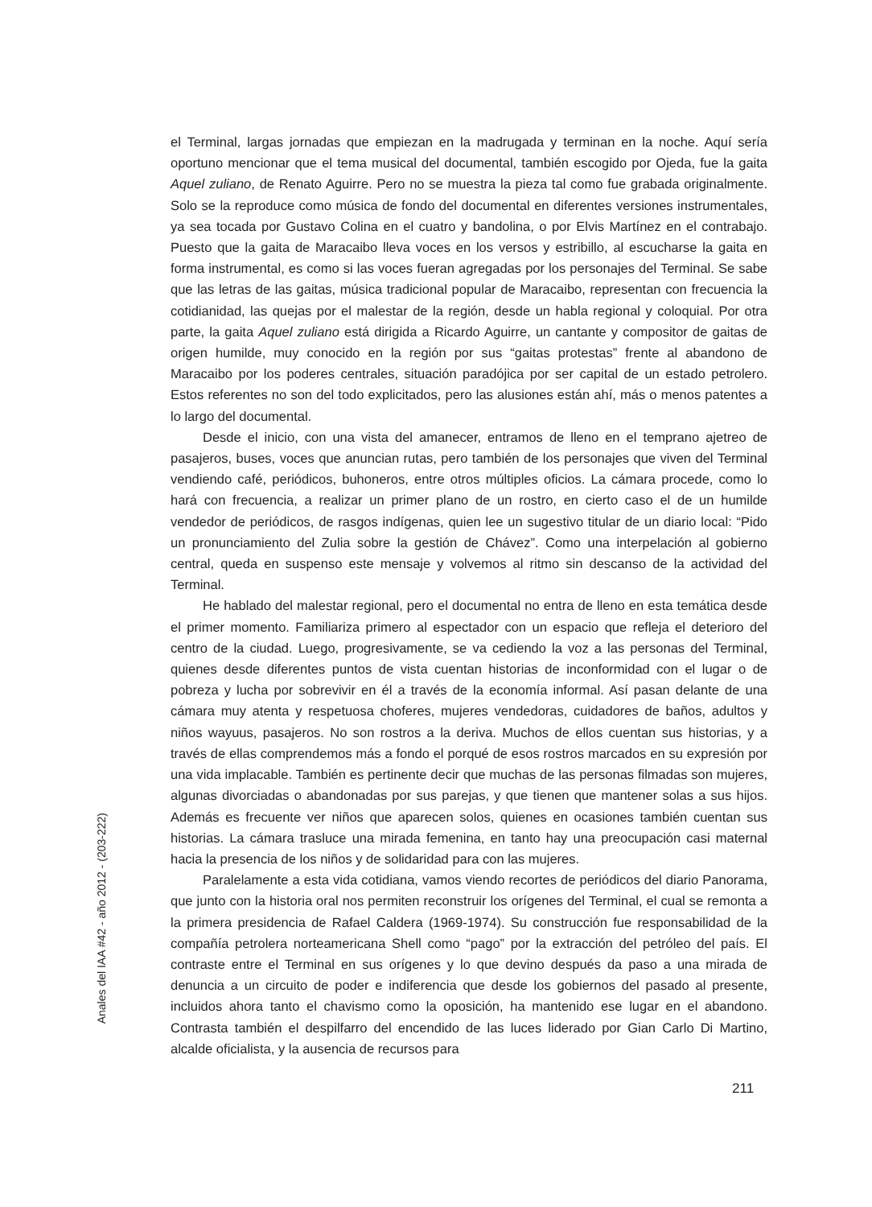el Terminal, largas jornadas que empiezan en la madrugada y terminan en la noche. Aquí sería oportuno mencionar que el tema musical del documental, también escogido por Ojeda, fue la gaita Aquel zuliano, de Renato Aguirre. Pero no se muestra la pieza tal como fue grabada originalmente. Solo se la reproduce como música de fondo del documental en diferentes versiones instrumentales, ya sea tocada por Gustavo Colina en el cuatro y bandolina, o por Elvis Martínez en el contrabajo. Puesto que la gaita de Maracaibo lleva voces en los versos y estribillo, al escucharse la gaita en forma instrumental, es como si las voces fueran agregadas por los personajes del Terminal. Se sabe que las letras de las gaitas, música tradicional popular de Maracaibo, representan con frecuencia la cotidianidad, las quejas por el malestar de la región, desde un habla regional y coloquial. Por otra parte, la gaita Aquel zuliano está dirigida a Ricardo Aguirre, un cantante y compositor de gaitas de origen humilde, muy conocido en la región por sus “gaitas protestas” frente al abandono de Maracaibo por los poderes centrales, situación paradójica por ser capital de un estado petrolero. Estos referentes no son del todo explicitados, pero las alusiones están ahí, más o menos patentes a lo largo del documental.
Desde el inicio, con una vista del amanecer, entramos de lleno en el temprano ajetreo de pasajeros, buses, voces que anuncian rutas, pero también de los personajes que viven del Terminal vendiendo café, periódicos, buhoneros, entre otros múltiples oficios. La cámara procede, como lo hará con frecuencia, a realizar un primer plano de un rostro, en cierto caso el de un humilde vendedor de periódicos, de rasgos indígenas, quien lee un sugestivo titular de un diario local: “Pido un pronunciamiento del Zulia sobre la gestión de Chávez”. Como una interpelación al gobierno central, queda en suspenso este mensaje y volvemos al ritmo sin descanso de la actividad del Terminal.
He hablado del malestar regional, pero el documental no entra de lleno en esta temática desde el primer momento. Familiariza primero al espectador con un espacio que refleja el deterioro del centro de la ciudad. Luego, progresivamente, se va cediendo la voz a las personas del Terminal, quienes desde diferentes puntos de vista cuentan historias de inconformidad con el lugar o de pobreza y lucha por sobrevivir en él a través de la economía informal. Así pasan delante de una cámara muy atenta y respetuosa choferes, mujeres vendedoras, cuidadores de baños, adultos y niños wayuus, pasajeros. No son rostros a la deriva. Muchos de ellos cuentan sus historias, y a través de ellas comprendemos más a fondo el porqué de esos rostros marcados en su expresión por una vida implacable. También es pertinente decir que muchas de las personas filmadas son mujeres, algunas divorciadas o abandonadas por sus parejas, y que tienen que mantener solas a sus hijos. Además es frecuente ver niños que aparecen solos, quienes en ocasiones también cuentan sus historias. La cámara trasluce una mirada femenina, en tanto hay una preocupación casi maternal hacia la presencia de los niños y de solidaridad para con las mujeres.
Paralelamente a esta vida cotidiana, vamos viendo recortes de periódicos del diario Panorama, que junto con la historia oral nos permiten reconstruir los orígenes del Terminal, el cual se remonta a la primera presidencia de Rafael Caldera (1969-1974). Su construcción fue responsabilidad de la compañía petrolera norteamericana Shell como “pago” por la extracción del petróleo del país. El contraste entre el Terminal en sus orígenes y lo que devino después da paso a una mirada de denuncia a un circuito de poder e indiferencia que desde los gobiernos del pasado al presente, incluidos ahora tanto el chavismo como la oposición, ha mantenido ese lugar en el abandono. Contrasta también el despilfarro del encendido de las luces liderado por Gian Carlo Di Martino, alcalde oficialista, y la ausencia de recursos para
Anales del IAA #42 - año 2012 - (203-222)
211